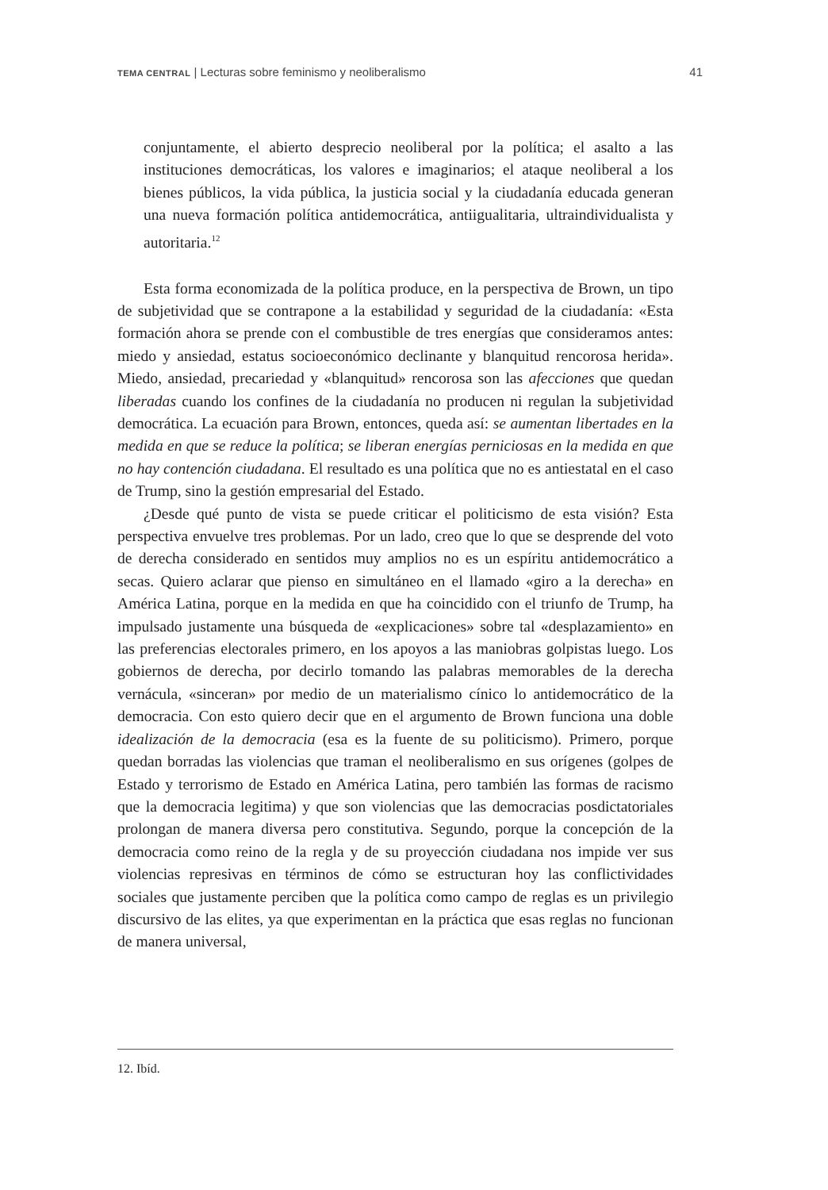TEMA CENTRAL | Lecturas sobre feminismo y neoliberalismo 41
conjuntamente, el abierto desprecio neoliberal por la política; el asalto a las instituciones democráticas, los valores e imaginarios; el ataque neoliberal a los bienes públicos, la vida pública, la justicia social y la ciudadanía educada generan una nueva formación política antidemocrática, antiigualitaria, ultraindividualista y autoritaria.<sup>12</sup>
Esta forma economizada de la política produce, en la perspectiva de Brown, un tipo de subjetividad que se contrapone a la estabilidad y seguridad de la ciudadanía: «Esta formación ahora se prende con el combustible de tres energías que consideramos antes: miedo y ansiedad, estatus socioeconómico declinante y blanquitud rencorosa herida». Miedo, ansiedad, precariedad y «blanquitud» rencorosa son las afecciones que quedan liberadas cuando los confines de la ciudadanía no producen ni regulan la subjetividad democrática. La ecuación para Brown, entonces, queda así: se aumentan libertades en la medida en que se reduce la política; se liberan energías perniciosas en la medida en que no hay contención ciudadana. El resultado es una política que no es antiestatal en el caso de Trump, sino la gestión empresarial del Estado.
¿Desde qué punto de vista se puede criticar el politicismo de esta visión? Esta perspectiva envuelve tres problemas. Por un lado, creo que lo que se desprende del voto de derecha considerado en sentidos muy amplios no es un espíritu antidemocrático a secas. Quiero aclarar que pienso en simultáneo en el llamado «giro a la derecha» en América Latina, porque en la medida en que ha coincidido con el triunfo de Trump, ha impulsado justamente una búsqueda de «explicaciones» sobre tal «desplazamiento» en las preferencias electorales primero, en los apoyos a las maniobras golpistas luego. Los gobiernos de derecha, por decirlo tomando las palabras memorables de la derecha vernácula, «sinceran» por medio de un materialismo cínico lo antidemocrático de la democracia. Con esto quiero decir que en el argumento de Brown funciona una doble idealización de la democracia (esa es la fuente de su politicismo). Primero, porque quedan borradas las violencias que traman el neoliberalismo en sus orígenes (golpes de Estado y terrorismo de Estado en América Latina, pero también las formas de racismo que la democracia legitima) y que son violencias que las democracias posdictatoriales prolongan de manera diversa pero constitutiva. Segundo, porque la concepción de la democracia como reino de la regla y de su proyección ciudadana nos impide ver sus violencias represivas en términos de cómo se estructuran hoy las conflictividades sociales que justamente perciben que la política como campo de reglas es un privilegio discursivo de las elites, ya que experimentan en la práctica que esas reglas no funcionan de manera universal,
12. Ibíd.